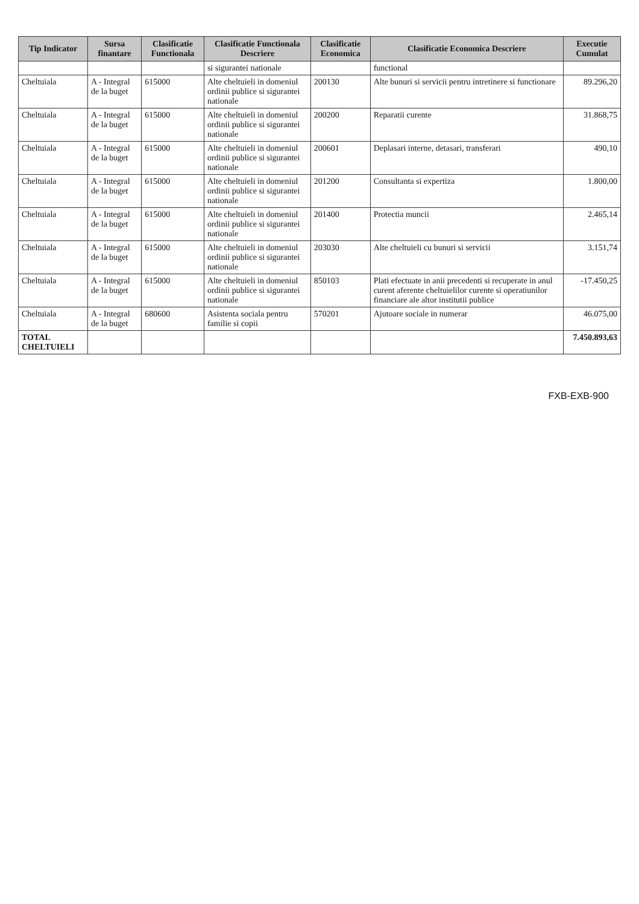| Tip Indicator | Sursa finantare | Clasificatie Functionala | Clasificatie Functionala Descriere | Clasificatie Economica | Clasificatie Economica Descriere | Executie Cumulat |
| --- | --- | --- | --- | --- | --- | --- |
| | | | si sigurantei nationale | | functional | |
| Cheltuiala | A - Integral de la buget | 615000 | Alte cheltuieli in domeniul ordinii publice si sigurantei nationale | 200130 | Alte bunuri si servicii pentru intretinere si functionare | 89.296,20 |
| Cheltuiala | A - Integral de la buget | 615000 | Alte cheltuieli in domeniul ordinii publice si sigurantei nationale | 200200 | Reparatii curente | 31.868,75 |
| Cheltuiala | A - Integral de la buget | 615000 | Alte cheltuieli in domeniul ordinii publice si sigurantei nationale | 200601 | Deplasari interne, detasari, transferari | 490,10 |
| Cheltuiala | A - Integral de la buget | 615000 | Alte cheltuieli in domeniul ordinii publice si sigurantei nationale | 201200 | Consultanta si expertiza | 1.800,00 |
| Cheltuiala | A - Integral de la buget | 615000 | Alte cheltuieli in domeniul ordinii publice si sigurantei nationale | 201400 | Protectia muncii | 2.465,14 |
| Cheltuiala | A - Integral de la buget | 615000 | Alte cheltuieli in domeniul ordinii publice si sigurantei nationale | 203030 | Alte cheltuieli cu bunuri si servicii | 3.151,74 |
| Cheltuiala | A - Integral de la buget | 615000 | Alte cheltuieli in domeniul ordinii publice si sigurantei nationale | 850103 | Plati efectuate in anii precedenti si recuperate in anul curent aferente cheltuielilor curente si operatiunilor financiare ale altor institutii publice | -17.450,25 |
| Cheltuiala | A - Integral de la buget | 680600 | Asistenta sociala pentru familie si copii | 570201 | Ajutoare sociale in numerar | 46.075,00 |
| TOTAL CHELTUIELI | | | | | | 7.450.893,63 |
FXB-EXB-900